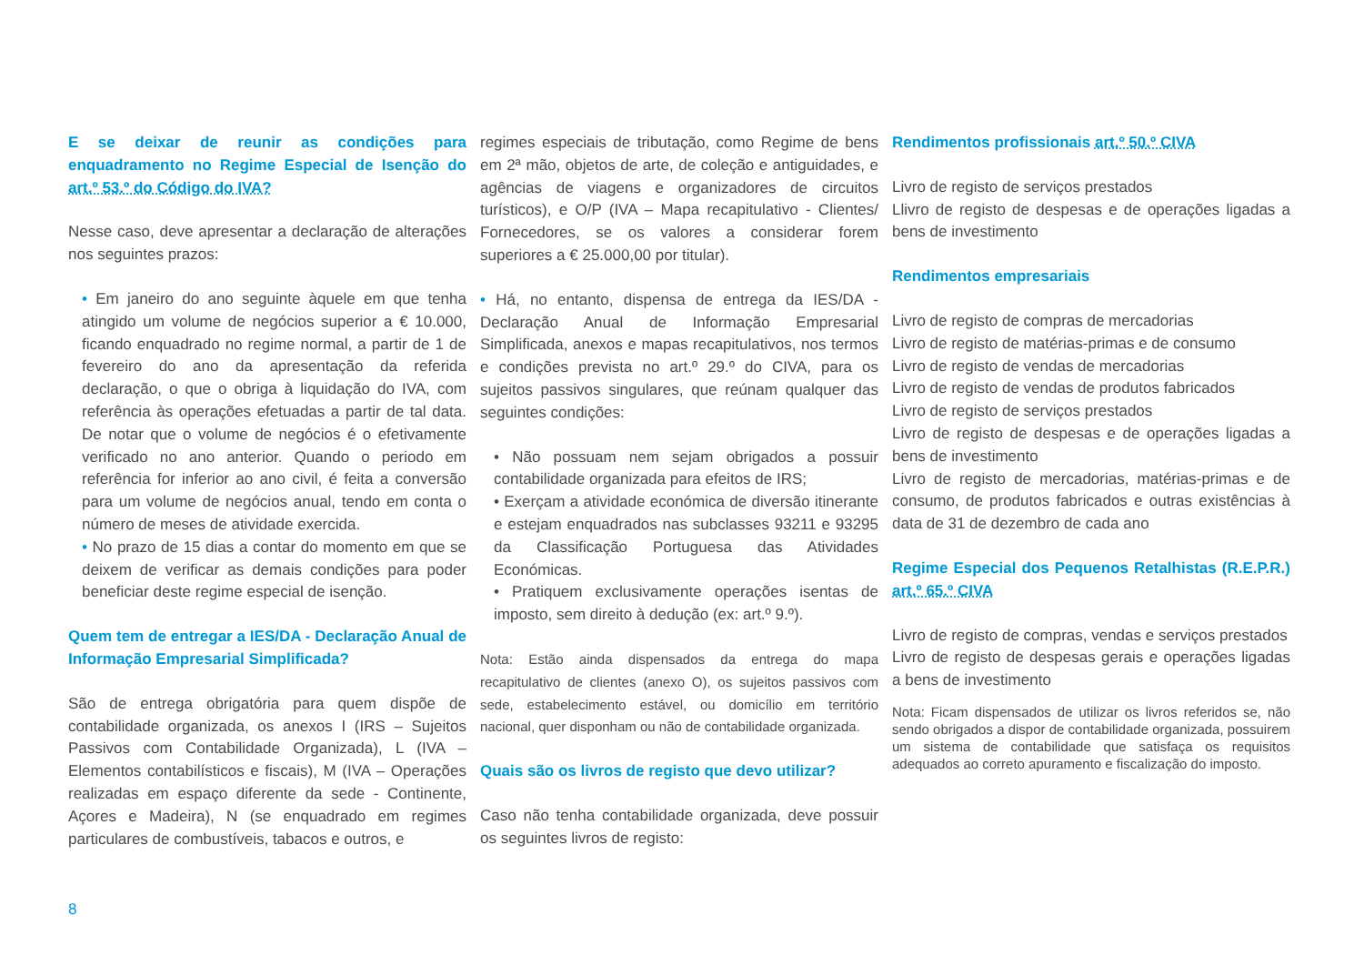E se deixar de reunir as condições para enquadramento no Regime Especial de Isenção do art.º 53.º do Código do IVA?
Nesse caso, deve apresentar a declaração de alterações nos seguintes prazos:
• Em janeiro do ano seguinte àquele em que tenha atingido um volume de negócios superior a € 10.000, ficando enquadrado no regime normal, a partir de 1 de fevereiro do ano da apresentação da referida declaração, o que o obriga à liquidação do IVA, com referência às operações efetuadas a partir de tal data. De notar que o volume de negócios é o efetivamente verificado no ano anterior. Quando o periodo em referência for inferior ao ano civil, é feita a conversão para um volume de negócios anual, tendo em conta o número de meses de atividade exercida.
• No prazo de 15 dias a contar do momento em que se deixem de verificar as demais condições para poder beneficiar deste regime especial de isenção.
Quem tem de entregar a IES/DA - Declaração Anual de Informação Empresarial Simplificada?
São de entrega obrigatória para quem dispõe de contabilidade organizada, os anexos I (IRS – Sujeitos Passivos com Contabilidade Organizada), L (IVA – Elementos contabilísticos e fiscais), M (IVA – Operações realizadas em espaço diferente da sede - Continente, Açores e Madeira), N (se enquadrado em regimes particulares de combustíveis, tabacos e outros, e
regimes especiais de tributação, como Regime de bens em 2ª mão, objetos de arte, de coleção e antiguidades, e agências de viagens e organizadores de circuitos turísticos), e O/P (IVA – Mapa recapitulativo - Clientes/ Fornecedores, se os valores a considerar forem superiores a € 25.000,00 por titular).
• Há, no entanto, dispensa de entrega da IES/DA - Declaração Anual de Informação Empresarial Simplificada, anexos e mapas recapitulativos, nos termos e condições prevista no art.º 29.º do CIVA, para os sujeitos passivos singulares, que reúnam qualquer das seguintes condições:
• Não possuam nem sejam obrigados a possuir contabilidade organizada para efeitos de IRS;
• Exerçam a atividade económica de diversão itinerante e estejam enquadrados nas subclasses 93211 e 93295 da Classificação Portuguesa das Atividades Económicas.
• Pratiquem exclusivamente operações isentas de imposto, sem direito à dedução (ex: art.º 9.º).
Nota: Estão ainda dispensados da entrega do mapa recapitulativo de clientes (anexo O), os sujeitos passivos com sede, estabelecimento estável, ou domicílio em território nacional, quer disponham ou não de contabilidade organizada.
Quais são os livros de registo que devo utilizar?
Caso não tenha contabilidade organizada, deve possuir os seguintes livros de registo:
Rendimentos profissionais art.º 50.º CIVA
Livro de registo de serviços prestados
Llivro de registo de despesas e de operações ligadas a bens de investimento
Rendimentos empresariais
Livro de registo de compras de mercadorias
Livro de registo de matérias-primas e de consumo
Livro de registo de vendas de mercadorias
Livro de registo de vendas de produtos fabricados
Livro de registo de serviços prestados
Livro de registo de despesas e de operações ligadas a bens de investimento
Livro de registo de mercadorias, matérias-primas e de consumo, de produtos fabricados e outras existências à data de 31 de dezembro de cada ano
Regime Especial dos Pequenos Retalhistas (R.E.P.R.) art.º 65.º CIVA
Livro de registo de compras, vendas e serviços prestados
Livro de registo de despesas gerais e operações ligadas a bens de investimento
Nota: Ficam dispensados de utilizar os livros referidos se, não sendo obrigados a dispor de contabilidade organizada, possuirem um sistema de contabilidade que satisfaça os requisitos adequados ao correto apuramento e fiscalização do imposto.
8